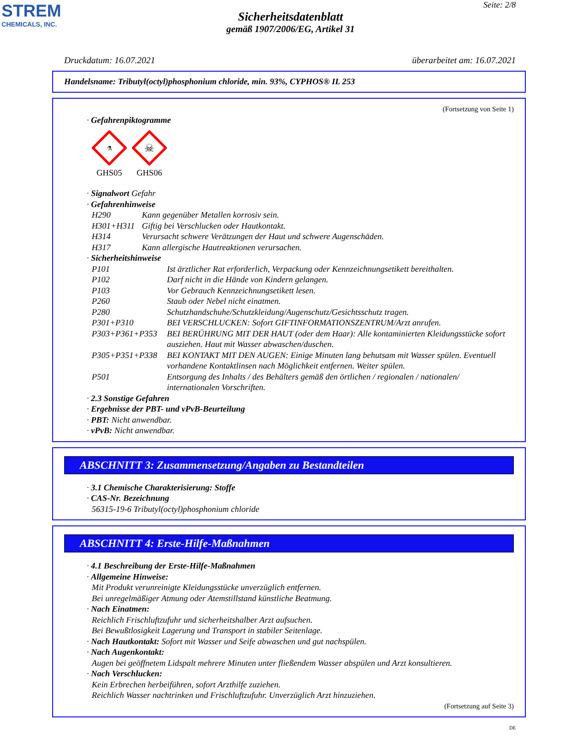STREM
CHEMICALS, INC.
Seite: 2/8
Sicherheitsdatenblatt
gemäß 1907/2006/EG, Artikel 31
Druckdatum: 16.07.2021 überarbeitet am: 16.07.2021
Handelsname: Tributyl(octyl)phosphonium chloride, min. 93%, CYPHOS® IL 253
(Fortsetzung von Seite 1)
· Gefahrenpiktogramme
⚗
GHS05
☠
GHS06
· Signalwort Gefahr
· Gefahrenhinweise
H290 Kann gegenüber Metallen korrosiv sein.
H301+H311 Giftig bei Verschlucken oder Hautkontakt.
H314 Verursacht schwere Verätzungen der Haut und schwere Augenschäden.
H317 Kann allergische Hautreaktionen verursachen.
· Sicherheitshinweise
P101 Ist ärztlicher Rat erforderlich, Verpackung oder Kennzeichnungsetikett bereithalten.
P102 Darf nicht in die Hände von Kindern gelangen.
P103 Vor Gebrauch Kennzeichnungsetikett lesen.
P260 Staub oder Nebel nicht einatmen.
P280 Schutzhandschuhe/Schutzkleidung/Augenschutz/Gesichtsschutz tragen.
P301+P310 BEI VERSCHLUCKEN: Sofort GIFTINFORMATIONSZENTRUM/Arzt anrufen.
P303+P361+P353 BEI BERÜHRUNG MIT DER HAUT (oder dem Haar): Alle kontaminierten Kleidungsstücke sofort ausziehen. Haut mit Wasser abwaschen/duschen.
P305+P351+P338 BEI KONTAKT MIT DEN AUGEN: Einige Minuten lang behutsam mit Wasser spülen. Eventuell vorhandene Kontaktlinsen nach Möglichkeit entfernen. Weiter spülen.
P501 Entsorgung des Inhalts / des Behälters gemäß den örtlichen / regionalen / nationalen/ internationalen Vorschriften.
· 2.3 Sonstige Gefahren
· Ergebnisse der PBT- und vPvB-Beurteilung
· PBT: Nicht anwendbar.
· vPvB: Nicht anwendbar.
ABSCHNITT 3: Zusammensetzung/Angaben zu Bestandteilen
· 3.1 Chemische Charakterisierung: Stoffe
· CAS-Nr. Bezeichnung
56315-19-6 Tributyl(octyl)phosphonium chloride
ABSCHNITT 4: Erste-Hilfe-Maßnahmen
· 4.1 Beschreibung der Erste-Hilfe-Maßnahmen
· Allgemeine Hinweise:
Mit Produkt verunreinigte Kleidungsstücke unverzüglich entfernen.
Bei unregelmäßiger Atmung oder Atemstillstand künstliche Beatmung.
· Nach Einatmen:
Reichlich Frischluftzufuhr und sicherheitshalber Arzt aufsuchen.
Bei Bewußtlosigkeit Lagerung und Transport in stabiler Seitenlage.
· Nach Hautkontakt: Sofort mit Wasser und Seife abwaschen und gut nachspülen.
· Nach Augenkontakt:
Augen bei geöffnetem Lidspalt mehrere Minuten unter fließendem Wasser abspülen und Arzt konsultieren.
· Nach Verschlucken:
Kein Erbrechen herbeiführen, sofort Arzthilfe zuziehen.
Reichlich Wasser nachtrinken und Frischluftzufuhr. Unverzüglich Arzt hinzuziehen.
(Fortsetzung auf Seite 3)
DE